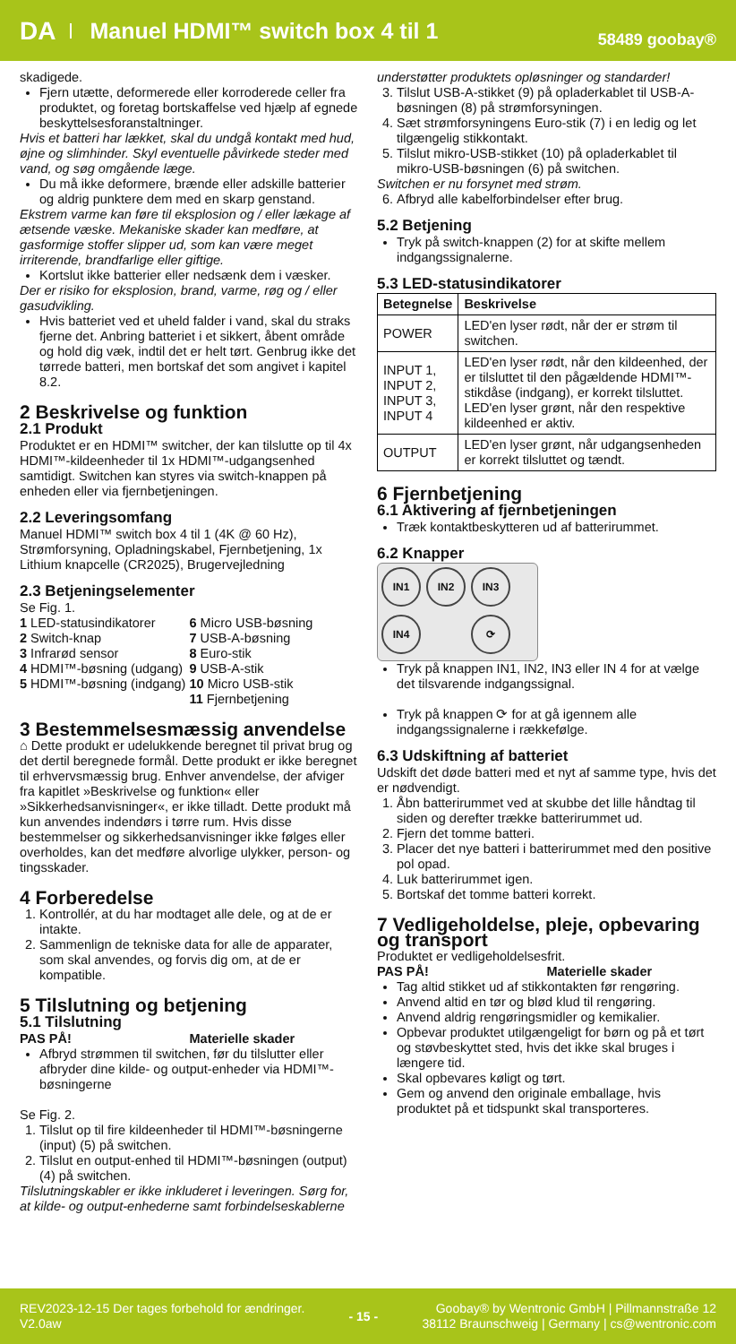DA Manuel HDMI™ switch box 4 til 1 58489 goobay®
skadigede.
Fjern utætte, deformerede eller korroderede celler fra produktet, og foretag bortskaffelse ved hjælp af egnede beskyttelsesforanstaltninger.
Hvis et batteri har lækket, skal du undgå kontakt med hud, øjne og slimhinder. Skyl eventuelle påvirkede steder med vand, og søg omgående læge.
Du må ikke deformere, brænde eller adskille batterier og aldrig punktere dem med en skarp genstand.
Ekstrem varme kan føre til eksplosion og / eller lækage af ætsende væske. Mekaniske skader kan medføre, at gasformige stoffer slipper ud, som kan være meget irriterende, brandfarlige eller giftige.
Kortslut ikke batterier eller nedsænk dem i væsker.
Der er risiko for eksplosion, brand, varme, røg og / eller gasudvikling.
Hvis batteriet ved et uheld falder i vand, skal du straks fjerne det. Anbring batteriet i et sikkert, åbent område og hold dig væk, indtil det er helt tørt. Genbrug ikke det tørrede batteri, men bortskaf det som angivet i kapitel 8.2.
2 Beskrivelse og funktion
2.1 Produkt
Produktet er en HDMI™ switcher, der kan tilslutte op til 4x HDMI™-kildeenheder til 1x HDMI™-udgangsenhed samtidigt. Switchen kan styres via switch-knappen på enheden eller via fjernbetjeningen.
2.2 Leveringsomfang
Manuel HDMI™ switch box 4 til 1 (4K @ 60 Hz), Strømforsyning, Opladningskabel, Fjernbetjening, 1x Lithium knapcelle (CR2025), Brugervejledning
2.3 Betjeningselementer
Se Fig. 1.
1 LED-statusindikatorer
2 Switch-knap
3 Infrarød sensor
4 HDMI™-bøsning (udgang)
5 HDMI™-bøsning (indgang)
6 Micro USB-bøsning
7 USB-A-bøsning
8 Euro-stik
9 USB-A-stik
10 Micro USB-stik
11 Fjernbetjening
3 Bestemmelsesmæssig anvendelse
⌂ Dette produkt er udelukkende beregnet til privat brug og det dertil beregnede formål. Dette produkt er ikke beregnet til erhvervsmæssig brug. Enhver anvendelse, der afviger fra kapitlet »Beskrivelse og funktion« eller »Sikkerhedsanvisninger«, er ikke tilladt. Dette produkt må kun anvendes indendørs i tørre rum. Hvis disse bestemmelser og sikkerhedsanvisninger ikke følges eller overholdes, kan det medføre alvorlige ulykker, person- og tingsskader.
4 Forberedelse
1. Kontrollér, at du har modtaget alle dele, og at de er intakte.
2. Sammenlign de tekniske data for alle de apparater, som skal anvendes, og forvis dig om, at de er kompatible.
5 Tilslutning og betjening
5.1 Tilslutning
PAS PÅ! Materielle skader
Afbryd strømmen til switchen, før du tilslutter eller afbryder dine kilde- og output-enheder via HDMI™-bøsningerne
Se Fig. 2.
1. Tilslut op til fire kildeenheder til HDMI™-bøsningerne (input) (5) på switchen.
2. Tilslut en output-enhed til HDMI™-bøsningen (output) (4) på switchen.
Tilslutningskabler er ikke inkluderet i leveringen. Sørg for, at kilde- og output-enhederne samt forbindelseskablerne
understøtter produktets opløsninger og standarder!
3. Tilslut USB-A-stikket (9) på opladerkablet til USB-A-bøsningen (8) på strømforsyningen.
4. Sæt strømforsyningens Euro-stik (7) i en ledig og let tilgængelig stikkontakt.
5. Tilslut mikro-USB-stikket (10) på opladerkablet til mikro-USB-bøsningen (6) på switchen.
Switchen er nu forsynet med strøm.
6. Afbryd alle kabelforbindelser efter brug.
5.2 Betjening
Tryk på switch-knappen (2) for at skifte mellem indgangssignalerne.
5.3 LED-statusindikatorer
| Betegnelse | Beskrivelse |
| --- | --- |
| POWER | LED'en lyser rødt, når der er strøm til switchen. |
| INPUT 1, INPUT 2, INPUT 3, INPUT 4 | LED'en lyser rødt, når den kildeenhed, der er tilsluttet til den pågældende HDMI™-stikdåse (indgang), er korrekt tilsluttet. LED'en lyser grønt, når den respektive kildeenhed er aktiv. |
| OUTPUT | LED'en lyser grønt, når udgangsenheden er korrekt tilsluttet og tændt. |
6 Fjernbetjening
6.1 Aktivering af fjernbetjeningen
Træk kontaktbeskytteren ud af batterirummet.
6.2 Knapper
IN1 IN2 IN3 IN4 ⟳
Tryk på knappen IN1, IN2, IN3 eller IN 4 for at vælge det tilsvarende indgangssignal.
Tryk på knappen ⟳ for at gå igennem alle indgangssignalerne i rækkefølge.
6.3 Udskiftning af batteriet
Udskift det døde batteri med et nyt af samme type, hvis det er nødvendigt.
1. Åbn batterirummet ved at skubbe det lille håndtag til siden og derefter trække batterirummet ud.
2. Fjern det tomme batteri.
3. Placer det nye batteri i batterirummet med den positive pol opad.
4. Luk batterirummet igen.
5. Bortskaf det tomme batteri korrekt.
7 Vedligeholdelse, pleje, opbevaring og transport
Produktet er vedligeholdelsesfrit.
PAS PÅ! Materielle skader
Tag altid stikket ud af stikkontakten før rengøring.
Anvend altid en tør og blød klud til rengøring.
Anvend aldrig rengøringsmidler og kemikalier.
Opbevar produktet utilgængeligt for børn og på et tørt og støvbeskyttet sted, hvis det ikke skal bruges i længere tid.
Skal opbevares køligt og tørt.
Gem og anvend den originale emballage, hvis produktet på et tidspunkt skal transporteres.
REV2023-12-15 Der tages forbehold for ændringer.
V2.0aw
- 15 -
Goobay® by Wentronic GmbH | Pillmannstraße 12
38112 Braunschweig | Germany | cs@wentronic.com